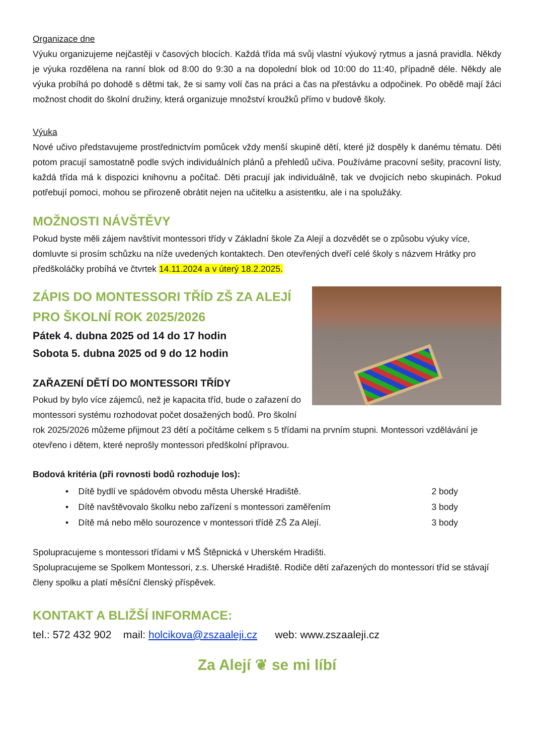Organizace dne
Výuku organizujeme nejčastěji v časových blocích. Každá třída má svůj vlastní výukový rytmus a jasná pravidla. Někdy je výuka rozdělena na ranní blok od 8:00 do 9:30 a na dopolední blok od 10:00 do 11:40, případně déle. Někdy ale výuka probíhá po dohodě s dětmi tak, že si samy volí čas na práci a čas na přestávku a odpočinek. Po obědě mají žáci možnost chodit do školní družiny, která organizuje množství kroužků přímo v budově školy.
Výuka
Nové učivo představujeme prostřednictvím pomůcek vždy menší skupině dětí, které již dospěly k danému tématu. Děti potom pracují samostatně podle svých individuálních plánů a přehledů učiva. Používáme pracovní sešity, pracovní listy, každá třída má k dispozici knihovnu a počítač. Děti pracují jak individuálně, tak ve dvojicích nebo skupinách. Pokud potřebují pomoci, mohou se přirozeně obrátit nejen na učitelku a asistentku, ale i na spolužáky.
MOŽNOSTI NÁVŠTĚVY
Pokud byste měli zájem navštívit montessori třídy v Základní škole Za Alejí a dozvědět se o způsobu výuky více, domluvte si prosím schůzku na níže uvedených kontaktech. Den otevřených dveří celé školy s názvem Hrátky pro předškoláčky probíhá ve čtvrtek 14.11.2024 a v úterý 18.2.2025.
ZÁPIS DO MONTESSORI TŘÍD ZŠ ZA ALEJÍ
PRO ŠKOLNÍ ROK 2025/2026
Pátek 4. dubna 2025 od 14 do 17 hodin
Sobota 5. dubna 2025 od 9 do 12 hodin
ZAŘAZENÍ DĚTÍ DO MONTESSORI TŘÍDY
Pokud by bylo více zájemců, než je kapacita tříd, bude o zařazení do montessori systému rozhodovat počet dosažených bodů. Pro školní rok 2025/2026 můžeme přijmout 23 dětí a počítáme celkem s 5 třídami na prvním stupni. Montessori vzdělávání je otevřeno i dětem, které neprošly montessori předškolní přípravou.
Bodová kritéria (při rovnosti bodů rozhoduje los):
• Dítě bydlí ve spádovém obvodu města Uherské Hradiště. 2 body
• Dítě navštěvovalo školku nebo zařízení s montessori zaměřením 3 body
• Dítě má nebo mělo sourozence v montessori třídě ZŠ Za Alejí. 3 body
Spolupracujeme s montessori třídami v MŠ Štěpnická v Uherském Hradišti.
Spolupracujeme se Spolkem Montessori, z.s. Uherské Hradiště. Rodiče dětí zařazených do montessori tříd se stávají členy spolku a platí měsíční členský příspěvek.
KONTAKT A BLIŽŠÍ INFORMACE:
tel.: 572 432 902 mail: holcikova@zszaaleji.cz web: www.zszaaleji.cz
Za Alejí ❦ se mi líbí